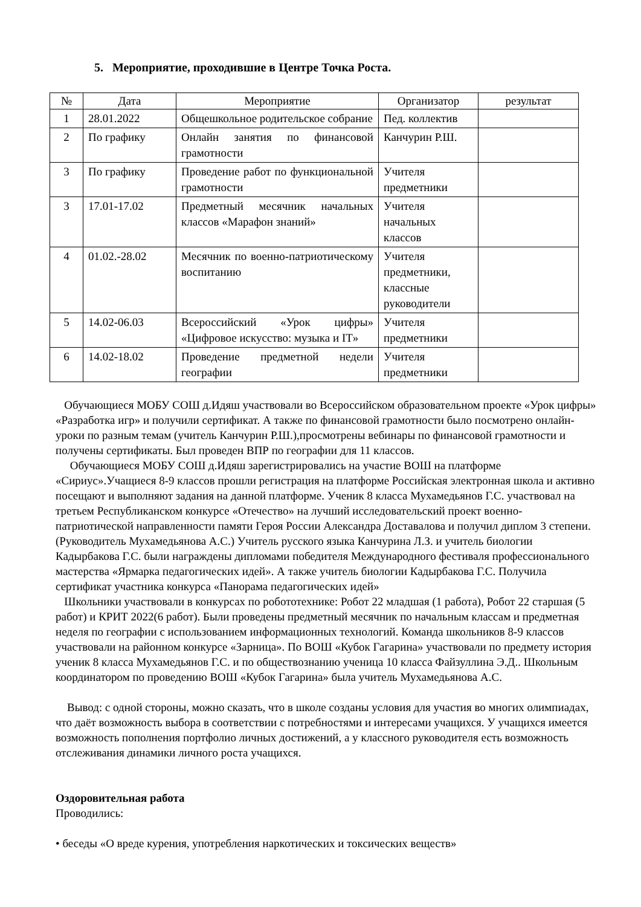5. Мероприятие, проходившие в Центре Точка Роста.
| № | Дата | Мероприятие | Организатор | результат |
| --- | --- | --- | --- | --- |
| 1 | 28.01.2022 | Общешкольное родительское собрание | Пед. коллектив | |
| 2 | По графику | Онлайн занятия по финансовой грамотности | Канчурин Р.Ш. | |
| 3 | По графику | Проведение работ по функциональной грамотности | Учителя предметники | |
| 3 | 17.01-17.02 | Предметный месячник начальных классов «Марафон знаний» | Учителя начальных классов | |
| 4 | 01.02.-28.02 | Месячник по военно-патриотическому воспитанию | Учителя предметники, классные руководители | |
| 5 | 14.02-06.03 | Всероссийский «Урок цифры» «Цифровое искусство: музыка и IT» | Учителя предметники | |
| 6 | 14.02-18.02 | Проведение предметной недели географии | Учителя предметники | |
Обучающиеся МОБУ СОШ д.Идяш участвовали во Всероссийском образовательном проекте «Урок цифры» «Разработка игр» и получили сертификат. А также по финансовой грамотности было посмотрено онлайн- уроки по разным темам (учитель Канчурин Р.Ш.),просмотрены вебинары по финансовой грамотности и получены сертификаты. Был проведен ВПР по географии для 11 классов.
Обучающиеся МОБУ СОШ д.Идяш зарегистрировались на участие ВОШ на платформе «Сириус».Учащиеся 8-9 классов прошли регистрация на платформе Российская электронная школа и активно посещают и выполняют задания на данной платформе. Ученик 8 класса Мухамедьянов Г.С. участвовал на третьем Республиканском конкурсе «Отечество» на лучший исследовательский проект военно-патриотической направленности памяти Героя России Александра Доставалова и получил диплом 3 степени.(Руководитель Мухамедьянова А.С.) Учитель русского языка Канчурина Л.З. и учитель биологии Кадырбакова Г.С. были награждены дипломами победителя Международного фестиваля профессионального мастерства «Ярмарка педагогических идей». А также учитель биологии Кадырбакова Г.С. Получила сертификат участника конкурса «Панорама педагогических идей»
Школьники участвовали в конкурсах по робототехнике: Робот 22 младшая (1 работа), Робот 22 старшая (5 работ) и КРИТ 2022(6 работ). Были проведены предметный месячник по начальным классам и предметная неделя по географии с использованием информационных технологий. Команда школьников 8-9 классов участвовали на районном конкурсе «Зарница». По ВОШ «Кубок Гагарина» участвовали по предмету история ученик 8 класса Мухамедьянов Г.С. и по обществознанию ученица 10 класса Файзуллина Э.Д.. Школьным координатором по проведению ВОШ «Кубок Гагарина» была учитель Мухамедьянова А.С.
Вывод: с одной стороны, можно сказать, что в школе созданы условия для участия во многих олимпиадах, что даёт возможность выбора в соответствии с потребностями и интересами учащихся. У учащихся имеется возможность пополнения портфолио личных достижений, а у классного руководителя есть возможность отслеживания динамики личного роста учащихся.
Оздоровительная работа
Проводились:
• беседы «О вреде курения, употребления наркотических и токсических веществ»